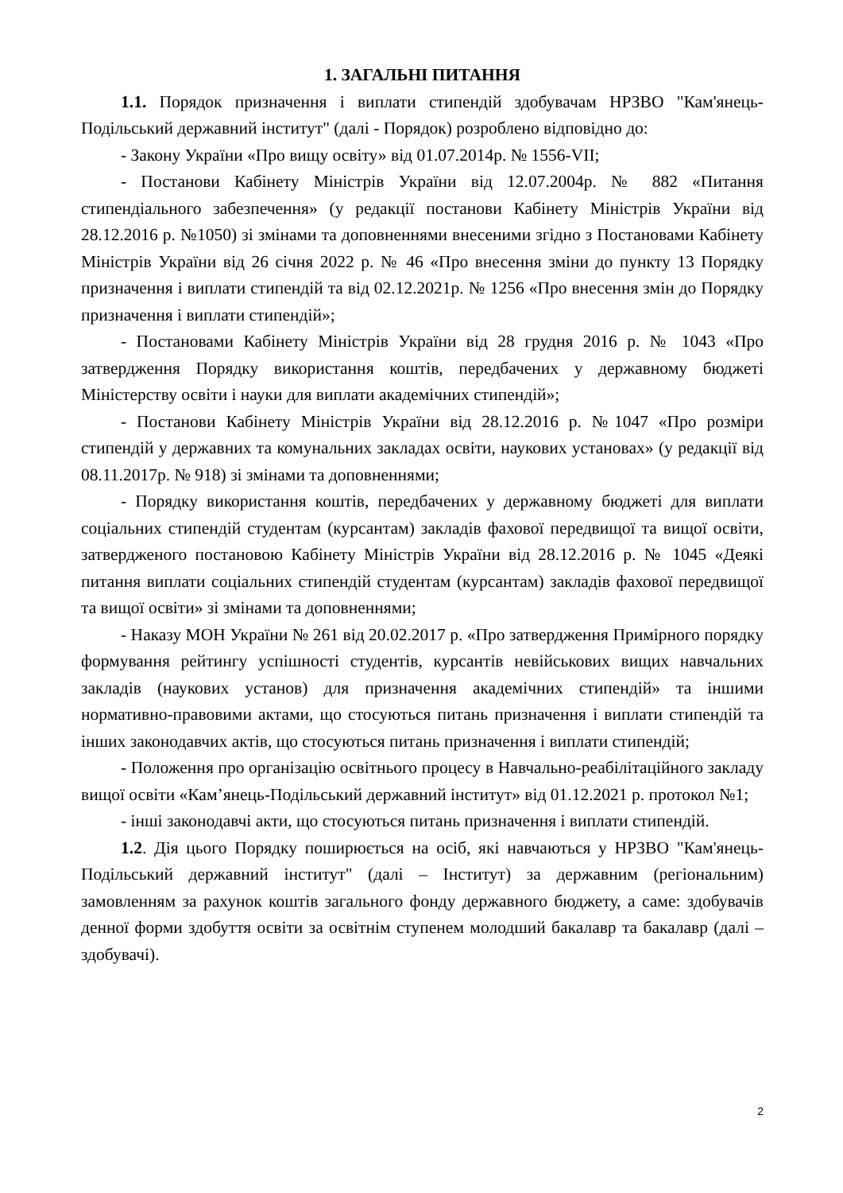1. ЗАГАЛЬНІ ПИТАННЯ
1.1. Порядок призначення і виплати стипендій здобувачам НРЗВО "Кам'янець-Подільський державний інститут" (далі - Порядок) розроблено відповідно до:
- Закону України «Про вищу освіту» від 01.07.2014р. № 1556-VII;
- Постанови Кабінету Міністрів України від 12.07.2004р. № 882 «Питання стипендіального забезпечення» (у редакції постанови Кабінету Міністрів України від 28.12.2016 р. №1050) зі змінами та доповненнями внесеними згідно з Постановами Кабінету Міністрів України від 26 січня 2022 р. № 46 «Про внесення зміни до пункту 13 Порядку призначення і виплати стипендій та від 02.12.2021р. № 1256 «Про внесення змін до Порядку призначення і виплати стипендій»;
- Постановами Кабінету Міністрів України від 28 грудня 2016 р. № 1043 «Про затвердження Порядку використання коштів, передбачених у державному бюджеті Міністерству освіти і науки для виплати академічних стипендій»;
- Постанови Кабінету Міністрів України від 28.12.2016 р. №1047 «Про розміри стипендій у державних та комунальних закладах освіти, наукових установах» (у редакції від 08.11.2017р. № 918) зі змінами та доповненнями;
- Порядку використання коштів, передбачених у державному бюджеті для виплати соціальних стипендій студентам (курсантам) закладів фахової передвищої та вищої освіти, затвердженого постановою Кабінету Міністрів України від 28.12.2016 р. № 1045 «Деякі питання виплати соціальних стипендій студентам (курсантам) закладів фахової передвищої та вищої освіти» зі змінами та доповненнями;
- Наказу МОН України № 261 від 20.02.2017 р. «Про затвердження Примірного порядку формування рейтингу успішності студентів, курсантів невійськових вищих навчальних закладів (наукових установ) для призначення академічних стипендій» та іншими нормативно-правовими актами, що стосуються питань призначення і виплати стипендій та інших законодавчих актів, що стосуються питань призначення і виплати стипендій;
- Положення про організацію освітнього процесу в Навчально-реабілітаційного закладу вищої освіти «Кам’янець-Подільський державний інститут» від 01.12.2021 р. протокол №1;
- інші законодавчі акти, що стосуються питань призначення і виплати стипендій.
1.2. Дія цього Порядку поширюється на осіб, які навчаються у НРЗВО "Кам'янець-Подільський державний інститут" (далі – Інститут) за державним (регіональним) замовленням за рахунок коштів загального фонду державного бюджету, а саме: здобувачів денної форми здобуття освіти за освітнім ступенем молодший бакалавр та бакалавр (далі – здобувачі).
2